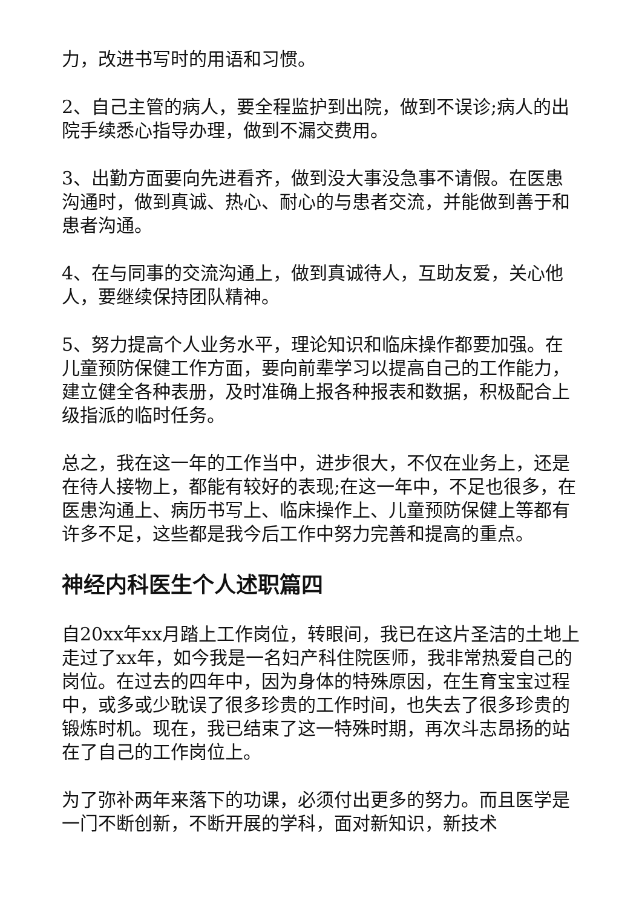力，改进书写时的用语和习惯。
2、自己主管的病人，要全程监护到出院，做到不误诊;病人的出院手续悉心指导办理，做到不漏交费用。
3、出勤方面要向先进看齐，做到没大事没急事不请假。在医患沟通时，做到真诚、热心、耐心的与患者交流，并能做到善于和患者沟通。
4、在与同事的交流沟通上，做到真诚待人，互助友爱，关心他人，要继续保持团队精神。
5、努力提高个人业务水平，理论知识和临床操作都要加强。在儿童预防保健工作方面，要向前辈学习以提高自己的工作能力，建立健全各种表册，及时准确上报各种报表和数据，积极配合上级指派的临时任务。
总之，我在这一年的工作当中，进步很大，不仅在业务上，还是在待人接物上，都能有较好的表现;在这一年中，不足也很多，在医患沟通上、病历书写上、临床操作上、儿童预防保健上等都有许多不足，这些都是我今后工作中努力完善和提高的重点。
神经内科医生个人述职篇四
自20xx年xx月踏上工作岗位，转眼间，我已在这片圣洁的土地上走过了xx年，如今我是一名妇产科住院医师，我非常热爱自己的岗位。在过去的四年中，因为身体的特殊原因，在生育宝宝过程中，或多或少耽误了很多珍贵的工作时间，也失去了很多珍贵的锻炼时机。现在，我已结束了这一特殊时期，再次斗志昂扬的站在了自己的工作岗位上。
为了弥补两年来落下的功课，必须付出更多的努力。而且医学是一门不断创新，不断开展的学科，面对新知识，新技术